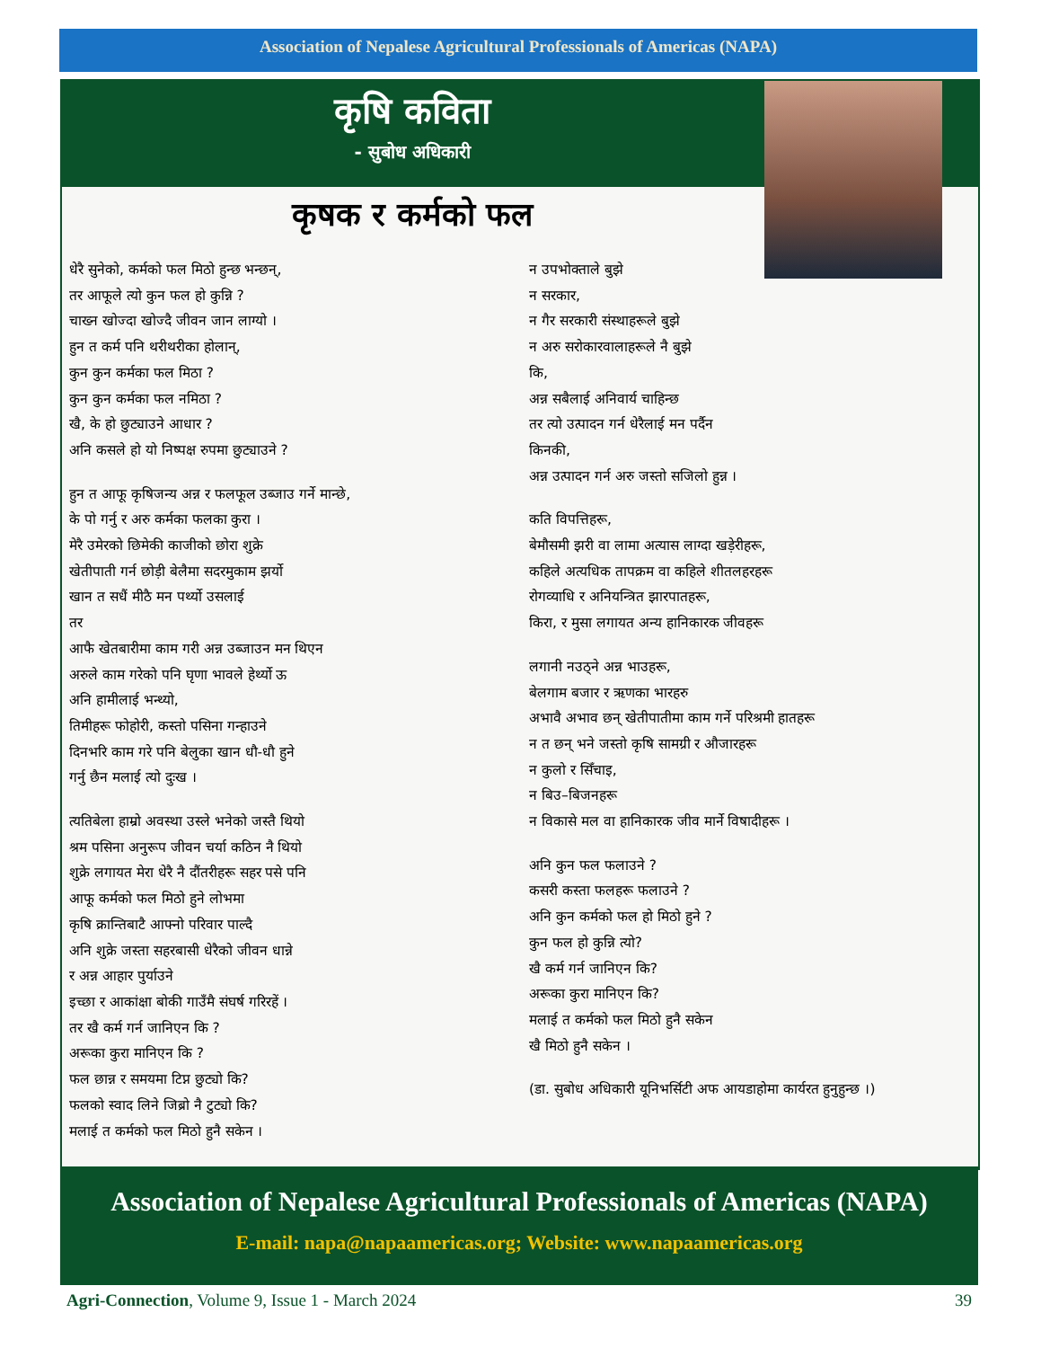Association of Nepalese Agricultural Professionals of Americas (NAPA)
कृषि कविता
- सुबोध अधिकारी
कृषक र कर्मको फल
धेरै सुनेको, कर्मको फल मिठो हुन्छ भन्छन्,
तर आफूले त्यो कुन फल हो कुन्नि ?
चाख्न खोज्दा खोज्दै जीवन जान लाग्यो ।
हुन त कर्म पनि थरीथरीका होलान्,
कुन कुन कर्मका फल मिठा ?
कुन कुन कर्मका फल नमिठा ?
खै, के हो छुट्याउने आधार ?
अनि कसले हो यो निष्पक्ष रुपमा छुट्याउने ?
हुन त आफू कृषिजन्य अन्न र फलफूल उब्जाउ गर्ने मान्छे,
के पो गर्नु र अरु कर्मका फलका कुरा ।
मेरै उमेरको छिमेकी काजीको छोरा शुक्रे
खेतीपाती गर्न छोड़ी बेलैमा सदरमुकाम झर्यो
खान त सधैं मीठै मन पर्थ्यो उसलाई
तर
आफै खेतबारीमा काम गरी अन्न उब्जाउन मन थिएन
अरुले काम गरेको पनि घृणा भावले हेर्थ्यो ऊ
अनि हामीलाई भन्थ्यो,
तिमीहरू फोहोरी, कस्तो पसिना गन्हाउने
दिनभरि काम गरे पनि बेलुका खान धौ-धौ हुने
गर्नु छैन मलाई त्यो दुःख ।
त्यतिबेला हाम्रो अवस्था उस्ले भनेको जस्तै थियो
श्रम पसिना अनुरूप जीवन चर्या कठिन नै थियो
शुक्रे लगायत मेरा धेरै नै दौंतरीहरू सहर पसे पनि
आफू कर्मको फल मिठो हुने लोभमा
कृषि क्रान्तिबाटै आफ्नो परिवार पाल्दै
अनि शुक्रे जस्ता सहरबासी धेरैको जीवन धान्ने
र अन्न आहार पुर्याउने
इच्छा र आकांक्षा बोकी गाउँमै संघर्ष गरिरहें ।
तर खै कर्म गर्न जानिएन कि ?
अरूका कुरा मानिएन कि ?
फल छान्न र समयमा टिप्न छुट्यो कि?
फलको स्वाद लिने जिब्रो नै टुट्यो कि?
मलाई त कर्मको फल मिठो हुनै सकेन ।
न उपभोक्ताले बुझे
न सरकार,
न गैर सरकारी संस्थाहरूले बुझे
न अरु सरोकारवालाहरूले नै बुझे
कि,
अन्न सबैलाई अनिवार्य चाहिन्छ
तर त्यो उत्पादन गर्न धेरैलाई मन पर्दैन
किनकी,
अन्न उत्पादन गर्न अरु जस्तो सजिलो हुन्न ।
कति विपत्तिहरू,
बेमौसमी झरी वा लामा अत्यास लाग्दा खड़ेरीहरू,
कहिले अत्यधिक तापक्रम वा कहिले शीतलहरहरू
रोगव्याधि र अनियन्त्रित झारपातहरू,
किरा, र मुसा लगायत अन्य हानिकारक जीवहरू
लगानी नउठ्ने अन्न भाउहरू,
बेलगाम बजार र ऋणका भारहरु
अभावै अभाव छन् खेतीपातीमा काम गर्ने परिश्रमी हातहरू
न त छन् भने जस्तो कृषि सामग्री र औजारहरू
न कुलो र सिँचाइ,
न बिउ–बिजनहरू
न विकासे मल वा हानिकारक जीव मार्ने विषादीहरू ।
अनि कुन फल फलाउने ?
कसरी कस्ता फलहरू फलाउने ?
अनि कुन कर्मको फल हो मिठो हुने ?
कुन फल हो कुन्नि त्यो?
खै कर्म गर्न जानिएन कि?
अरूका कुरा मानिएन कि?
मलाई त कर्मको फल मिठो हुनै सकेन
खै मिठो हुनै सकेन ।
(डा. सुबोध अधिकारी यूनिभर्सिटी अफ आयडाहोमा कार्यरत हुनुहुन्छ ।)
Association of Nepalese Agricultural Professionals of Americas (NAPA)
E-mail: napa@napaamericas.org; Website: www.napaamericas.org
Agri-Connection, Volume 9, Issue 1 - March 2024 39